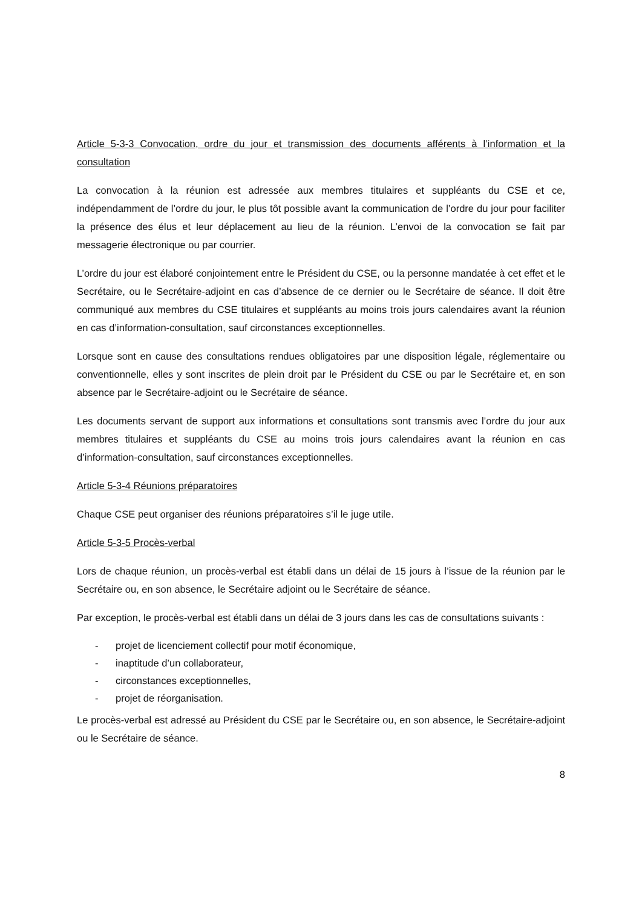Article 5-3-3 Convocation, ordre du jour et transmission des documents afférents à l’information et la consultation
La convocation à la réunion est adressée aux membres titulaires et suppléants du CSE et ce, indépendamment de l’ordre du jour, le plus tôt possible avant la communication de l’ordre du jour pour faciliter la présence des élus et leur déplacement au lieu de la réunion. L’envoi de la convocation se fait par messagerie électronique ou par courrier.
L’ordre du jour est élaboré conjointement entre le Président du CSE, ou la personne mandatée à cet effet et le Secrétaire, ou le Secrétaire-adjoint en cas d’absence de ce dernier ou le Secrétaire de séance. Il doit être communiqué aux membres du CSE titulaires et suppléants au moins trois jours calendaires avant la réunion en cas d’information-consultation, sauf circonstances exceptionnelles.
Lorsque sont en cause des consultations rendues obligatoires par une disposition légale, réglementaire ou conventionnelle, elles y sont inscrites de plein droit par le Président du CSE ou par le Secrétaire et, en son absence par le Secrétaire-adjoint ou le Secrétaire de séance.
Les documents servant de support aux informations et consultations sont transmis avec l’ordre du jour aux membres titulaires et suppléants du CSE au moins trois jours calendaires avant la réunion en cas d’information-consultation, sauf circonstances exceptionnelles.
Article 5-3-4 Réunions préparatoires
Chaque CSE peut organiser des réunions préparatoires s’il le juge utile.
Article 5-3-5 Procès-verbal
Lors de chaque réunion, un procès-verbal est établi dans un délai de 15 jours à l’issue de la réunion par le Secrétaire ou, en son absence, le Secrétaire adjoint ou le Secrétaire de séance.
Par exception, le procès-verbal est établi dans un délai de 3 jours dans les cas de consultations suivants :
- projet de licenciement collectif pour motif économique,
- inaptitude d’un collaborateur,
- circonstances exceptionnelles,
- projet de réorganisation.
Le procès-verbal est adressé au Président du CSE par le Secrétaire ou, en son absence, le Secrétaire-adjoint ou le Secrétaire de séance.
8